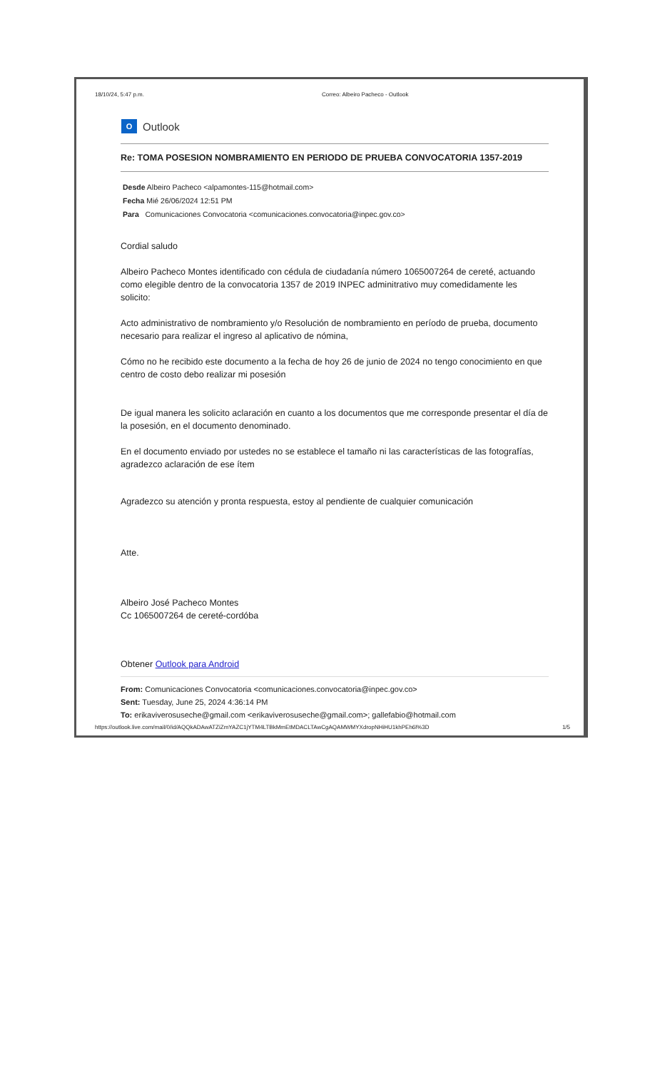18/10/24, 5:47 p.m. Correo: Albeiro Pacheco - Outlook
O
Outlook
Re: TOMA POSESION NOMBRAMIENTO EN PERIODO DE PRUEBA CONVOCATORIA 1357-2019
Desde Albeiro Pacheco <alpamontes-115@hotmail.com>
Fecha Mié 26/06/2024 12:51 PM
Para Comunicaciones Convocatoria <comunicaciones.convocatoria@inpec.gov.co>
Cordial saludo
Albeiro Pacheco Montes identificado con cédula de ciudadanía número 1065007264 de cereté, actuando como elegible dentro de la convocatoria 1357 de 2019 INPEC adminitrativo muy comedidamente les solicito:
Acto administrativo de nombramiento y/o Resolución de nombramiento en período de prueba, documento necesario para realizar el ingreso al aplicativo de nómina,
Cómo no he recibido este documento a la fecha de hoy 26 de junio de 2024 no tengo conocimiento en que centro de costo debo realizar mi posesión
De igual manera les solicito aclaración en cuanto a los documentos que me corresponde presentar el día de la posesión, en el documento denominado.
En el documento enviado por ustedes no se establece el tamaño ni las características de las fotografías, agradezco aclaración de ese ítem
Agradezco su atención y pronta respuesta, estoy al pendiente de cualquier comunicación
Atte.
Albeiro José Pacheco Montes
Cc 1065007264 de cereté-cordóba
Obtener Outlook para Android
From: Comunicaciones Convocatoria <comunicaciones.convocatoria@inpec.gov.co>
Sent: Tuesday, June 25, 2024 4:36:14 PM
To: erikaviverosuseche@gmail.com <erikaviverosuseche@gmail.com>; gallefabio@hotmail.com
https://outlook.live.com/mail/0/id/AQQkADAwATZiZmYAZC1jYTM4LTBkMmEtMDACLTAwCgAQAMWMYXdropNHiHU1khPEh6l%3D 1/5